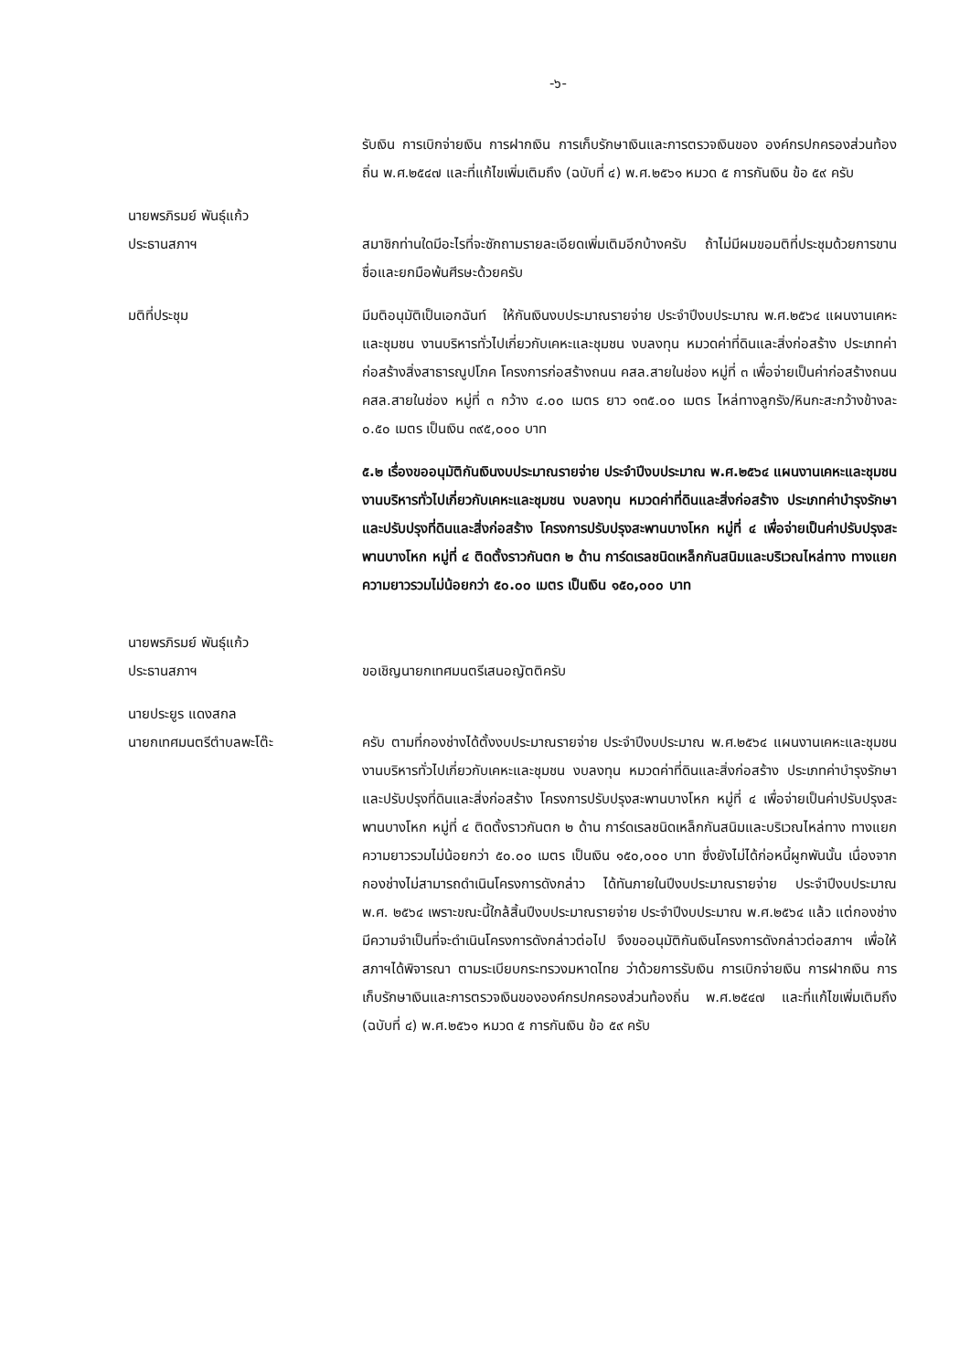-๖-
รับเงิน การเบิกจ่ายเงิน การฝากเงิน การเก็บรักษาเงินและการตรวจเงินของ องค์กรปกครองส่วนท้องถิ่น พ.ศ.๒๕๔๗ และที่แก้ไขเพิ่มเติมถึง (ฉบับที่ ๔) พ.ศ.๒๕๖๑ หมวด ๕ การกันเงิน ข้อ ๕๙ ครับ
นายพรภิรมย์ พันธุ์แก้ว
ประธานสภาฯ
สมาชิกท่านใดมีอะไรที่จะซักถามรายละเอียดเพิ่มเติมอีกบ้างครับ ถ้าไม่มีผมขอมติที่ประชุมด้วยการขานชื่อและยกมือพ้นศีรษะด้วยครับ
มติที่ประชุม มีมติอนุมัติเป็นเอกฉันท์ ให้กันเงินงบประมาณรายจ่าย ประจำปีงบประมาณ พ.ศ.๒๕๖๔ แผนงานเคหะและชุมชน งานบริหารทั่วไปเกี่ยวกับเคหะและชุมชน งบลงทุน หมวดค่าที่ดินและสิ่งก่อสร้าง ประเภทค่าก่อสร้างสิ่งสาธารณูปโภค โครงการก่อสร้างถนน คสล.สายในช่อง หมู่ที่ ๓ เพื่อจ่ายเป็นค่าก่อสร้างถนน คสล.สายในช่อง หมู่ที่ ๓ กว้าง ๔.๐๐ เมตร ยาว ๑๓๕.๐๐ เมตร ไหล่ทางลูกรัง/หินกะสะกว้างข้างละ ๐.๕๐ เมตร เป็นเงิน ๓๙๕,๐๐๐ บาท
๕.๒ เรื่องขออนุมัติกันเงินงบประมาณรายจ่าย ประจำปีงบประมาณ พ.ศ.๒๕๖๔ แผนงานเคหะและชุมชน งานบริหารทั่วไปเกี่ยวกับเคหะและชุมชน งบลงทุน หมวดค่าที่ดินและสิ่งก่อสร้าง ประเภทค่าบำรุงรักษาและปรับปรุงที่ดินและสิ่งก่อสร้าง โครงการปรับปรุงสะพานบางโหก หมู่ที่ ๔ เพื่อจ่ายเป็นค่าปรับปรุงสะพานบางโหก หมู่ที่ ๔ ติดตั้งราวกันตก ๒ ด้าน การ์ดเรลชนิดเหล็กกันสนิมและบริเวณไหล่ทาง ทางแยก ความยาวรวมไม่น้อยกว่า ๕๐.๐๐ เมตร เป็นเงิน ๑๕๐,๐๐๐ บาท
นายพรภิรมย์ พันธุ์แก้ว
ประธานสภาฯ
ขอเชิญนายกเทศมนตรีเสนอญัตติครับ
นายประยูร แดงสกล
นายกเทศมนตรีตำบลพะโต๊ะ
ครับ ตามที่กองช่างได้ตั้งงบประมาณรายจ่าย ประจำปีงบประมาณ พ.ศ.๒๕๖๔ แผนงานเคหะและชุมชน งานบริหารทั่วไปเกี่ยวกับเคหะและชุมชน งบลงทุน หมวดค่าที่ดินและสิ่งก่อสร้าง ประเภทค่าบำรุงรักษาและปรับปรุงที่ดินและสิ่งก่อสร้าง โครงการปรับปรุงสะพานบางโหก หมู่ที่ ๔ เพื่อจ่ายเป็นค่าปรับปรุงสะพานบางโหก หมู่ที่ ๔ ติดตั้งราวกันตก ๒ ด้าน การ์ดเรลชนิดเหล็กกันสนิมและบริเวณไหล่ทาง ทางแยก ความยาวรวมไม่น้อยกว่า ๕๐.๐๐ เมตร เป็นเงิน ๑๕๐,๐๐๐ บาท ซึ่งยังไม่ได้ก่อหนี้ผูกพันนั้น เนื่องจากกองช่างไม่สามารถดำเนินโครงการดังกล่าว ได้ทันภายในปีงบประมาณรายจ่าย ประจำปีงบประมาณ พ.ศ. ๒๕๖๔ เพราะขณะนี้ใกล้สิ้นปีงบประมาณรายจ่าย ประจำปีงบประมาณ พ.ศ.๒๕๖๔ แล้ว แต่กองช่างมีความจำเป็นที่จะดำเนินโครงการดังกล่าวต่อไป จึงขออนุมัติกันเงินโครงการดังกล่าวต่อสภาฯ เพื่อให้สภาฯได้พิจารณา ตามระเบียบกระทรวงมหาดไทย ว่าด้วยการรับเงิน การเบิกจ่ายเงิน การฝากเงิน การเก็บรักษาเงินและการตรวจเงินขององค์กรปกครองส่วนท้องถิ่น พ.ศ.๒๕๔๗ และที่แก้ไขเพิ่มเติมถึง (ฉบับที่ ๔) พ.ศ.๒๕๖๑ หมวด ๕ การกันเงิน ข้อ ๕๙ ครับ